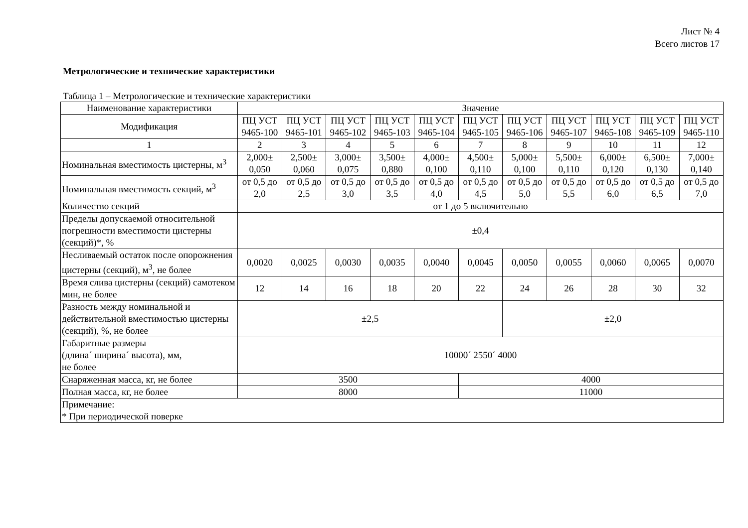Лист № 4
Всего листов 17
Метрологические и технические характеристики
Таблица 1 – Метрологические и технические характеристики
| Наименование характеристики | Значение | | | | | | | | | | |
| --- | --- | --- | --- | --- | --- | --- | --- | --- | --- | --- | --- |
| Модификация | ПЦ УСТ 9465-100 | ПЦ УСТ 9465-101 | ПЦ УСТ 9465-102 | ПЦ УСТ 9465-103 | ПЦ УСТ 9465-104 | ПЦ УСТ 9465-105 | ПЦ УСТ 9465-106 | ПЦ УСТ 9465-107 | ПЦ УСТ 9465-108 | ПЦ УСТ 9465-109 | ПЦ УСТ 9465-110 |
| 1 | 2 | 3 | 4 | 5 | 6 | 7 | 8 | 9 | 10 | 11 | 12 |
| Номинальная вместимость цистерны, м<sup>3</sup> | 2,000± 0,050 | 2,500± 0,060 | 3,000± 0,075 | 3,500± 0,880 | 4,000± 0,100 | 4,500± 0,110 | 5,000± 0,100 | 5,500± 0,110 | 6,000± 0,120 | 6,500± 0,130 | 7,000± 0,140 |
| Номинальная вместимость секций, м<sup>3</sup> | от 0,5 до 2,0 | от 0,5 до 2,5 | от 0,5 до 3,0 | от 0,5 до 3,5 | от 0,5 до 4,0 | от 0,5 до 4,5 | от 0,5 до 5,0 | от 0,5 до 5,5 | от 0,5 до 6,0 | от 0,5 до 6,5 | от 0,5 до 7,0 |
| Количество секций | от 1 до 5 включительно | | | | | | | | | | |
| Пределы допускаемой относительной погрешности вместимости цистерны (секций)*, % | ±0,4 | | | | | | | | | | |
| Несливаемый остаток после опорожнения цистерны (секций), м<sup>3</sup>, не более | 0,0020 | 0,0025 | 0,0030 | 0,0035 | 0,0040 | 0,0045 | 0,0050 | 0,0055 | 0,0060 | 0,0065 | 0,0070 |
| Время слива цистерны (секций) самотеком мин, не более | 12 | 14 | 16 | 18 | 20 | 22 | 24 | 26 | 28 | 30 | 32 |
| Разность между номинальной и действительной вместимостью цистерны (секций), %, не более | ±2,5 | | | | | | ±2,0 | | | | |
| Габаритные размеры (длина´ ширина´ высота), мм, не более | 10000´ 2550´ 4000 | | | | | | | | | | |
| Снаряженная масса, кг, не более | 3500 | | | | | 4000 | | | | | |
| Полная масса, кг, не более | 8000 | | | | | 11000 | | | | | |
| Примечание: * При периодической поверке | | | | | | | | | | | |